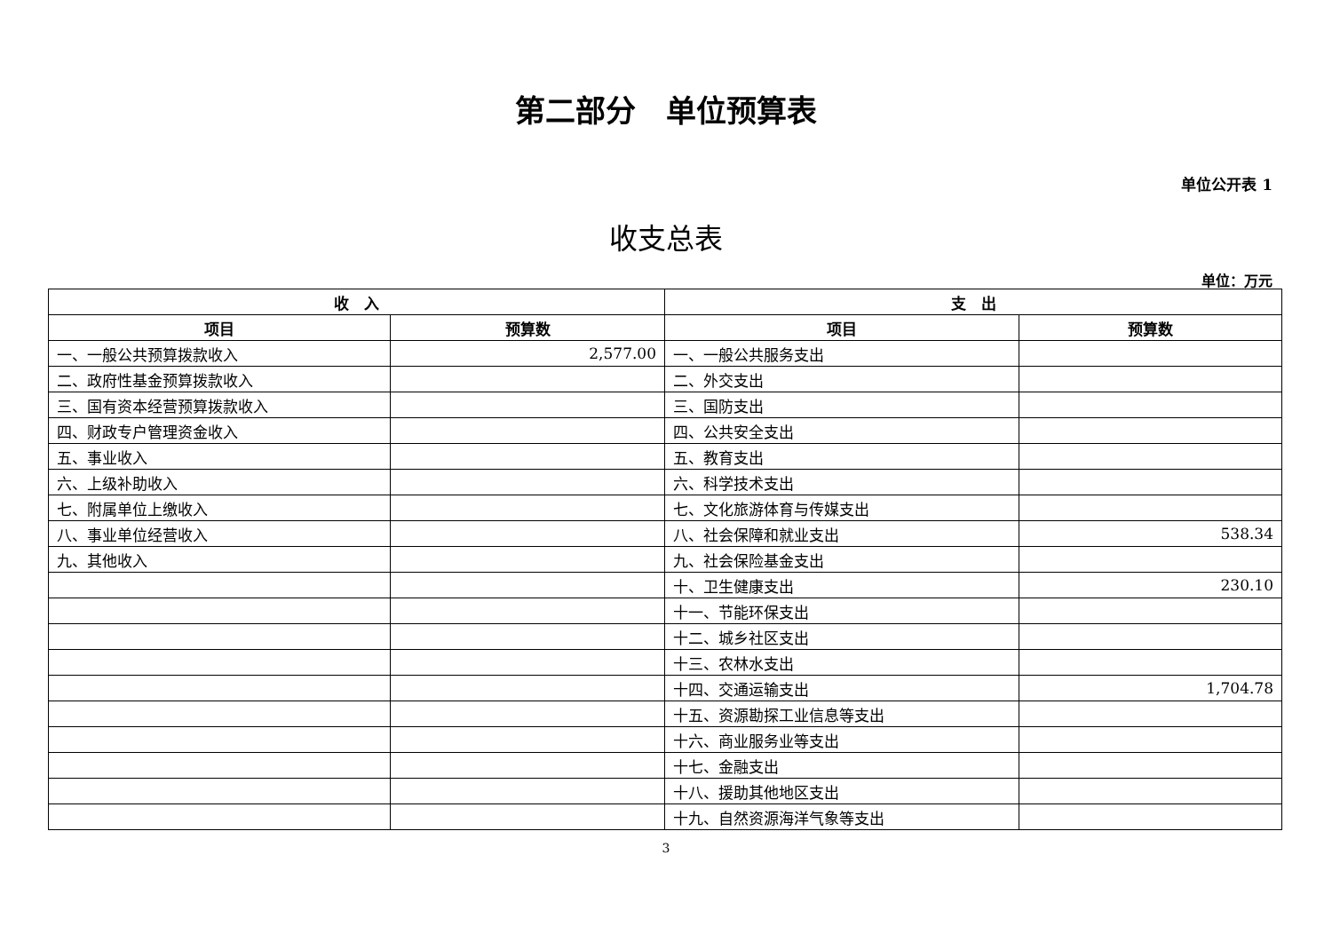第二部分　单位预算表
单位公开表 1
收支总表
单位：万元
| 收 入 | | 支 出 | |
| --- | --- | --- | --- |
| 项目 | 预算数 | 项目 | 预算数 |
| 一、一般公共预算拨款收入 | 2,577.00 | 一、一般公共服务支出 | |
| 二、政府性基金预算拨款收入 | | 二、外交支出 | |
| 三、国有资本经营预算拨款收入 | | 三、国防支出 | |
| 四、财政专户管理资金收入 | | 四、公共安全支出 | |
| 五、事业收入 | | 五、教育支出 | |
| 六、上级补助收入 | | 六、科学技术支出 | |
| 七、附属单位上缴收入 | | 七、文化旅游体育与传媒支出 | |
| 八、事业单位经营收入 | | 八、社会保障和就业支出 | 538.34 |
| 九、其他收入 | | 九、社会保险基金支出 | |
| | | 十、卫生健康支出 | 230.10 |
| | | 十一、节能环保支出 | |
| | | 十二、城乡社区支出 | |
| | | 十三、农林水支出 | |
| | | 十四、交通运输支出 | 1,704.78 |
| | | 十五、资源勘探工业信息等支出 | |
| | | 十六、商业服务业等支出 | |
| | | 十七、金融支出 | |
| | | 十八、援助其他地区支出 | |
| | | 十九、自然资源海洋气象等支出 | |
3